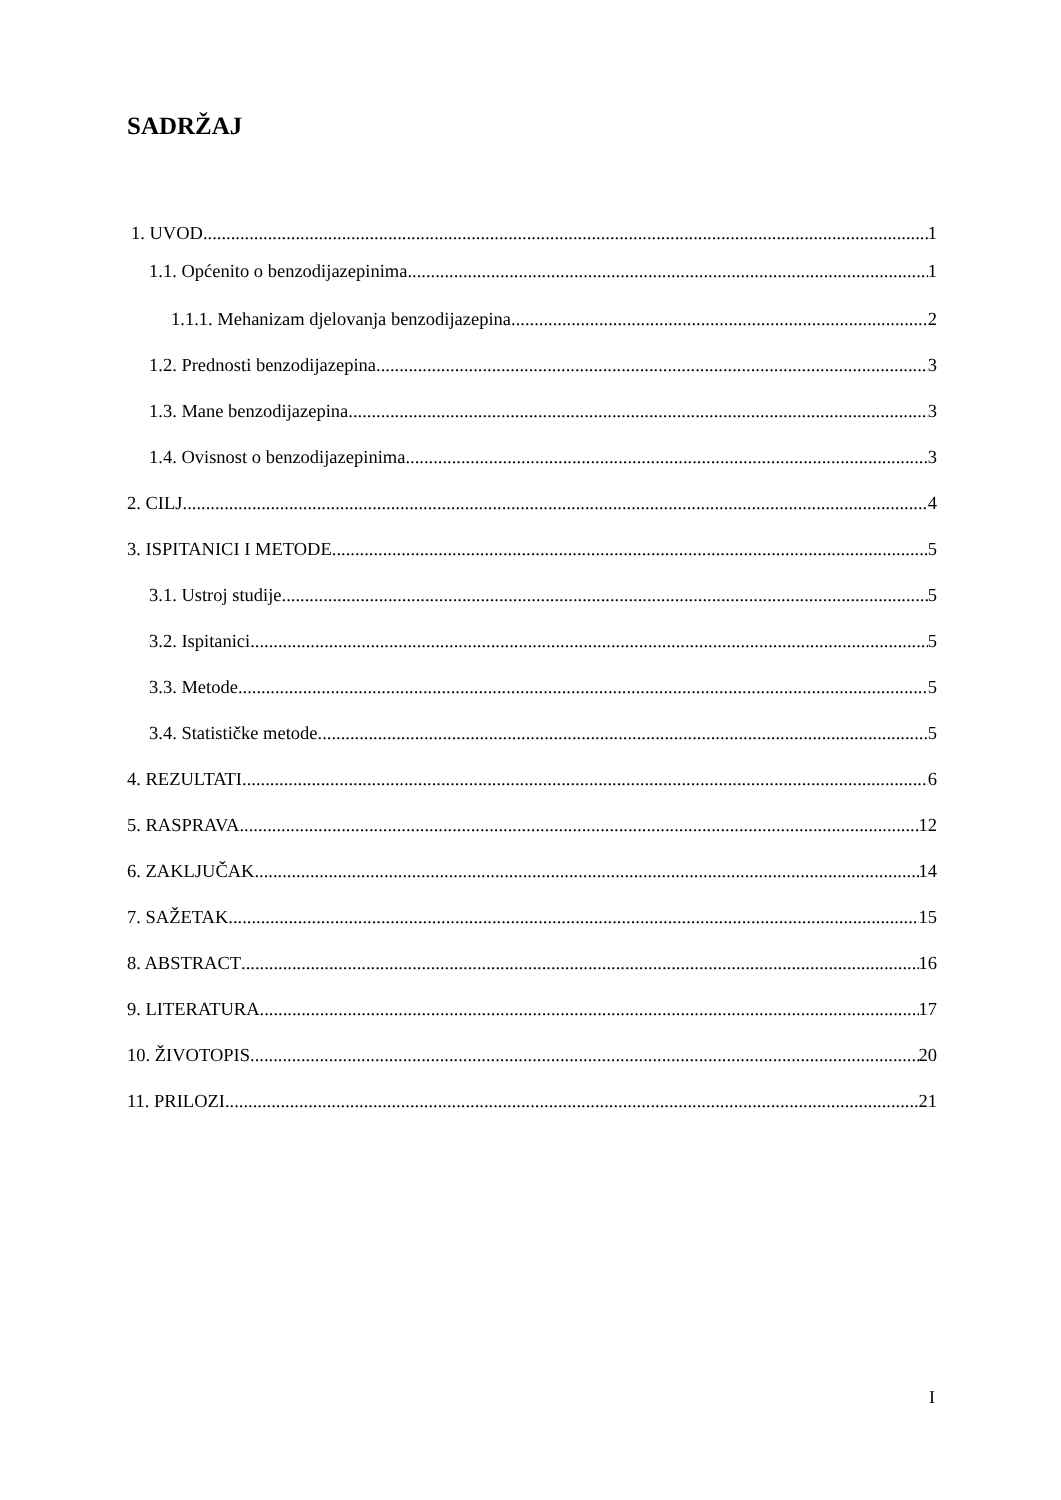SADRŽAJ
1. UVOD 1
1.1. Općenito o benzodijazepinima 1
1.1.1. Mehanizam djelovanja benzodijazepina 2
1.2. Prednosti benzodijazepina 3
1.3. Mane benzodijazepina 3
1.4. Ovisnost o benzodijazepinima 3
2. CILJ 4
3. ISPITANICI I METODE 5
3.1. Ustroj studije 5
3.2. Ispitanici 5
3.3. Metode 5
3.4. Statističke metode 5
4. REZULTATI 6
5. RASPRAVA 12
6. ZAKLJUČAK 14
7. SAŽETAK 15
8. ABSTRACT 16
9. LITERATURA 17
10. ŽIVOTOPIS 20
11. PRILOZI 21
I